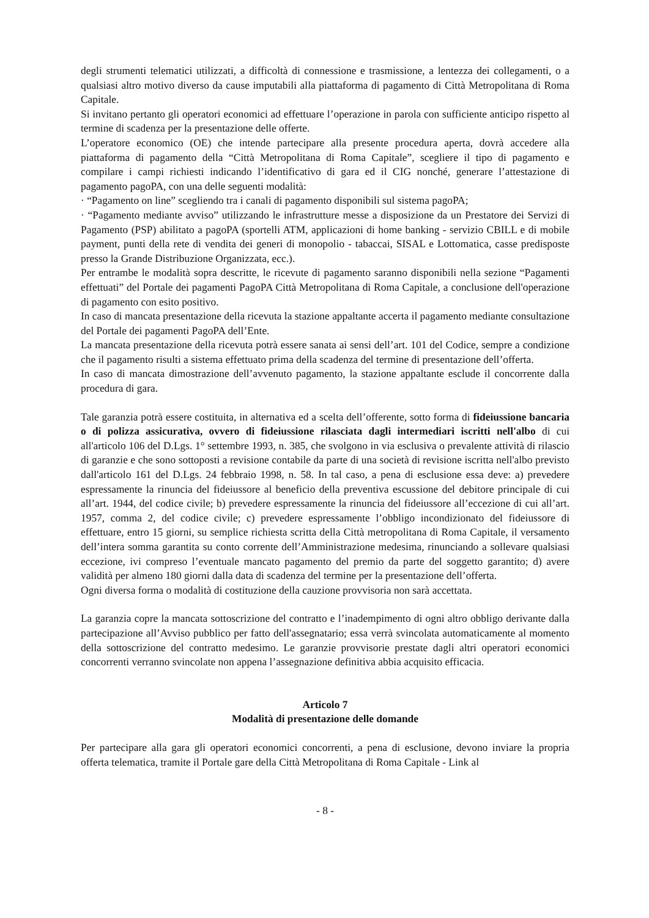degli strumenti telematici utilizzati, a difficoltà di connessione e trasmissione, a lentezza dei collegamenti, o a qualsiasi altro motivo diverso da cause imputabili alla piattaforma di pagamento di Città Metropolitana di Roma Capitale.
Si invitano pertanto gli operatori economici ad effettuare l’operazione in parola con sufficiente anticipo rispetto al termine di scadenza per la presentazione delle offerte.
L’operatore economico (OE) che intende partecipare alla presente procedura aperta, dovrà accedere alla piattaforma di pagamento della “Città Metropolitana di Roma Capitale”, scegliere il tipo di pagamento e compilare i campi richiesti indicando l’identificativo di gara ed il CIG nonché, generare l’attestazione di pagamento pagoPA, con una delle seguenti modalità:
· “Pagamento on line” scegliendo tra i canali di pagamento disponibili sul sistema pagoPA;
· “Pagamento mediante avviso” utilizzando le infrastrutture messe a disposizione da un Prestatore dei Servizi di Pagamento (PSP) abilitato a pagoPA (sportelli ATM, applicazioni di home banking - servizio CBILL e di mobile payment, punti della rete di vendita dei generi di monopolio - tabaccai, SISAL e Lottomatica, casse predisposte presso la Grande Distribuzione Organizzata, ecc.).
Per entrambe le modalità sopra descritte, le ricevute di pagamento saranno disponibili nella sezione “Pagamenti effettuati” del Portale dei pagamenti PagoPA Città Metropolitana di Roma Capitale, a conclusione dell'operazione di pagamento con esito positivo.
In caso di mancata presentazione della ricevuta la stazione appaltante accerta il pagamento mediante consultazione del Portale dei pagamenti PagoPA dell’Ente.
La mancata presentazione della ricevuta potrà essere sanata ai sensi dell’art. 101 del Codice, sempre a condizione che il pagamento risulti a sistema effettuato prima della scadenza del termine di presentazione dell’offerta.
In caso di mancata dimostrazione dell’avvenuto pagamento, la stazione appaltante esclude il concorrente dalla procedura di gara.
Tale garanzia potrà essere costituita, in alternativa ed a scelta dell’offerente, sotto forma di fideiussione bancaria o di polizza assicurativa, ovvero di fideiussione rilasciata dagli intermediari iscritti nell'albo di cui all'articolo 106 del D.Lgs. 1° settembre 1993, n. 385, che svolgono in via esclusiva o prevalente attività di rilascio di garanzie e che sono sottoposti a revisione contabile da parte di una società di revisione iscritta nell'albo previsto dall'articolo 161 del D.Lgs. 24 febbraio 1998, n. 58. In tal caso, a pena di esclusione essa deve: a) prevedere espressamente la rinuncia del fideiussore al beneficio della preventiva escussione del debitore principale di cui all’art. 1944, del codice civile; b) prevedere espressamente la rinuncia del fideiussore all’eccezione di cui all’art. 1957, comma 2, del codice civile; c) prevedere espressamente l’obbligo incondizionato del fideiussore di effettuare, entro 15 giorni, su semplice richiesta scritta della Città metropolitana di Roma Capitale, il versamento dell’intera somma garantita su conto corrente dell’Amministrazione medesima, rinunciando a sollevare qualsiasi eccezione, ivi compreso l’eventuale mancato pagamento del premio da parte del soggetto garantito; d) avere validità per almeno 180 giorni dalla data di scadenza del termine per la presentazione dell’offerta.
Ogni diversa forma o modalità di costituzione della cauzione provvisoria non sarà accettata.
La garanzia copre la mancata sottoscrizione del contratto e l’inadempimento di ogni altro obbligo derivante dalla partecipazione all’Avviso pubblico per fatto dell'assegnatario; essa verrà svincolata automaticamente al momento della sottoscrizione del contratto medesimo. Le garanzie provvisorie prestate dagli altri operatori economici concorrenti verranno svincolate non appena l’assegnazione definitiva abbia acquisito efficacia.
Articolo 7
Modalità di presentazione delle domande
Per partecipare alla gara gli operatori economici concorrenti, a pena di esclusione, devono inviare la propria offerta telematica, tramite il Portale gare della Città Metropolitana di Roma Capitale - Link al
- 8 -